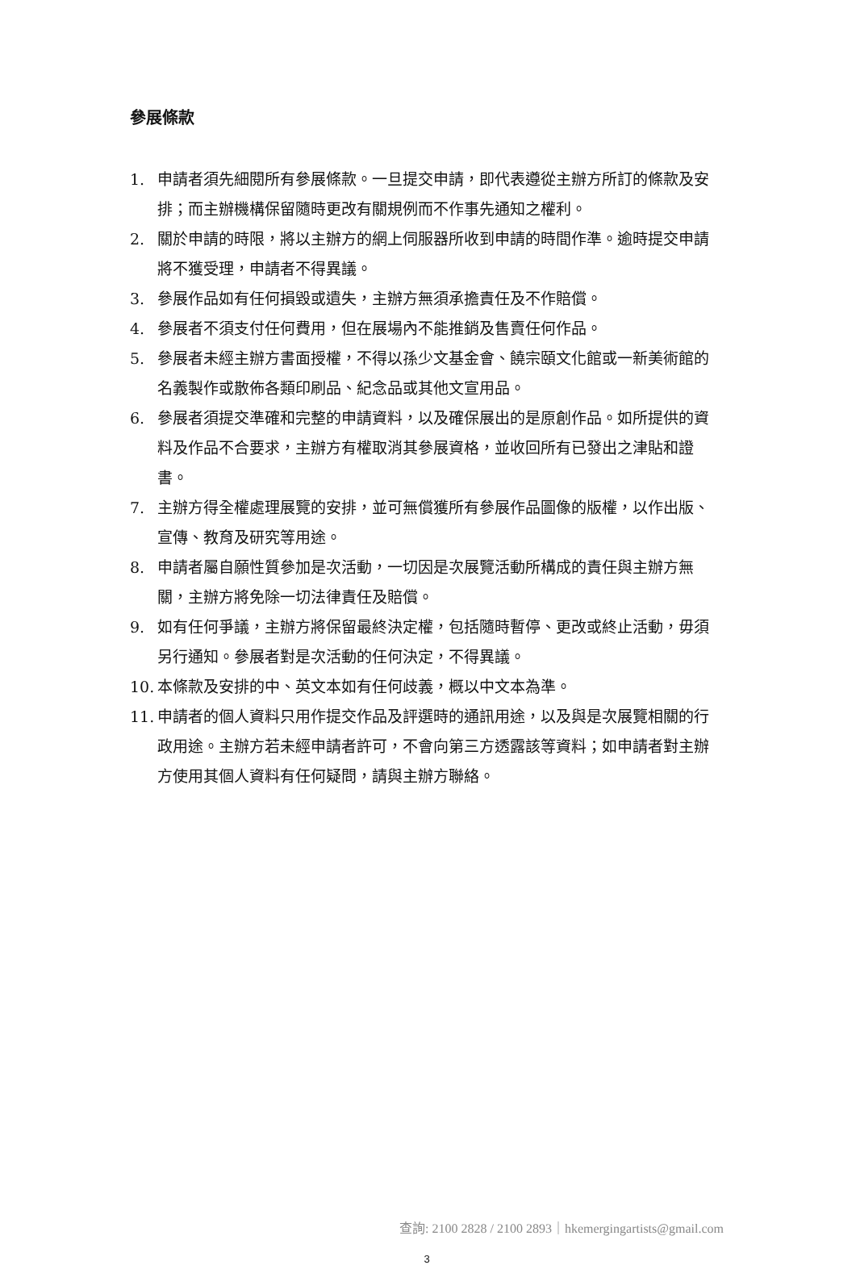參展條款
1. 申請者須先細閱所有參展條款。一旦提交申請，即代表遵從主辦方所訂的條款及安排；而主辦機構保留隨時更改有關規例而不作事先通知之權利。
2. 關於申請的時限，將以主辦方的網上伺服器所收到申請的時間作準。逾時提交申請將不獲受理，申請者不得異議。
3. 參展作品如有任何損毀或遺失，主辦方無須承擔責任及不作賠償。
4. 參展者不須支付任何費用，但在展場內不能推銷及售賣任何作品。
5. 參展者未經主辦方書面授權，不得以孫少文基金會、饒宗頤文化館或一新美術館的名義製作或散佈各類印刷品、紀念品或其他文宣用品。
6. 參展者須提交準確和完整的申請資料，以及確保展出的是原創作品。如所提供的資料及作品不合要求，主辦方有權取消其參展資格，並收回所有已發出之津貼和證書。
7. 主辦方得全權處理展覽的安排，並可無償獲所有參展作品圖像的版權，以作出版、宣傳、教育及研究等用途。
8. 申請者屬自願性質參加是次活動，一切因是次展覽活動所構成的責任與主辦方無關，主辦方將免除一切法律責任及賠償。
9. 如有任何爭議，主辦方將保留最終決定權，包括隨時暫停、更改或終止活動，毋須另行通知。參展者對是次活動的任何決定，不得異議。
10. 本條款及安排的中、英文本如有任何歧義，概以中文本為準。
11. 申請者的個人資料只用作提交作品及評選時的通訊用途，以及與是次展覽相關的行政用途。主辦方若未經申請者許可，不會向第三方透露該等資料；如申請者對主辦方使用其個人資料有任何疑問，請與主辦方聯絡。
查詢: 2100 2828 / 2100 2893｜hkemergingartists@gmail.com
3